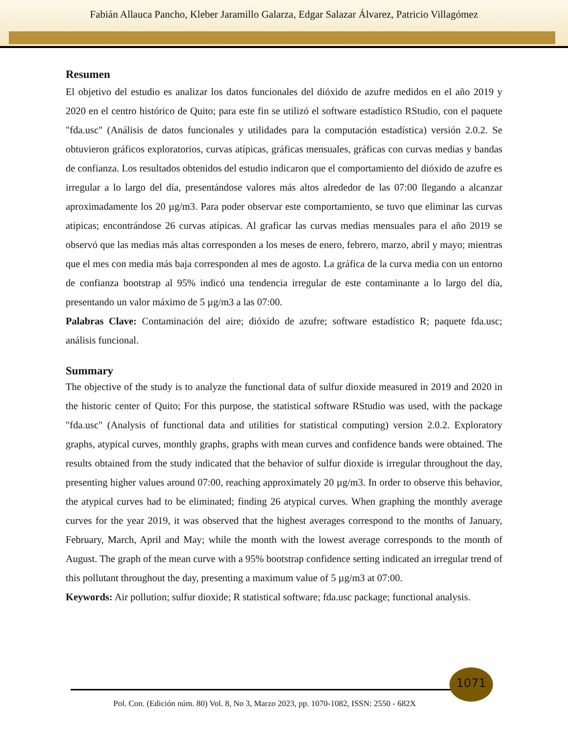Fabián Allauca Pancho, Kleber Jaramillo Galarza, Edgar Salazar Álvarez, Patricio Villagómez
Resumen
El objetivo del estudio es analizar los datos funcionales del dióxido de azufre medidos en el año 2019 y 2020 en el centro histórico de Quito; para este fin se utilizó el software estadístico RStudio, con el paquete "fda.usc" (Análisis de datos funcionales y utilidades para la computación estadística) versión 2.0.2. Se obtuvieron gráficos exploratorios, curvas atípicas, gráficas mensuales, gráficas con curvas medias y bandas de confianza. Los resultados obtenidos del estudio indicaron que el comportamiento del dióxido de azufre es irregular a lo largo del día, presentándose valores más altos alrededor de las 07:00 llegando a alcanzar aproximadamente los 20 µg/m3. Para poder observar este comportamiento, se tuvo que eliminar las curvas atípicas; encontrándose 26 curvas atípicas. Al graficar las curvas medias mensuales para el año 2019 se observó que las medias más altas corresponden a los meses de enero, febrero, marzo, abril y mayo; mientras que el mes con media más baja corresponden al mes de agosto. La gráfica de la curva media con un entorno de confianza bootstrap al 95% indicó una tendencia irregular de este contaminante a lo largo del día, presentando un valor máximo de 5 µg/m3 a las 07:00.
Palabras Clave: Contaminación del aire; dióxido de azufre; software estadístico R; paquete fda.usc; análisis funcional.
Summary
The objective of the study is to analyze the functional data of sulfur dioxide measured in 2019 and 2020 in the historic center of Quito; For this purpose, the statistical software RStudio was used, with the package "fda.usc" (Analysis of functional data and utilities for statistical computing) version 2.0.2. Exploratory graphs, atypical curves, monthly graphs, graphs with mean curves and confidence bands were obtained. The results obtained from the study indicated that the behavior of sulfur dioxide is irregular throughout the day, presenting higher values around 07:00, reaching approximately 20 µg/m3. In order to observe this behavior, the atypical curves had to be eliminated; finding 26 atypical curves. When graphing the monthly average curves for the year 2019, it was observed that the highest averages correspond to the months of January, February, March, April and May; while the month with the lowest average corresponds to the month of August. The graph of the mean curve with a 95% bootstrap confidence setting indicated an irregular trend of this pollutant throughout the day, presenting a maximum value of 5 µg/m3 at 07:00.
Keywords: Air pollution; sulfur dioxide; R statistical software; fda.usc package; functional analysis.
1071
Pol. Con. (Edición núm. 80) Vol. 8, No 3, Marzo 2023, pp. 1070-1082, ISSN: 2550 - 682X